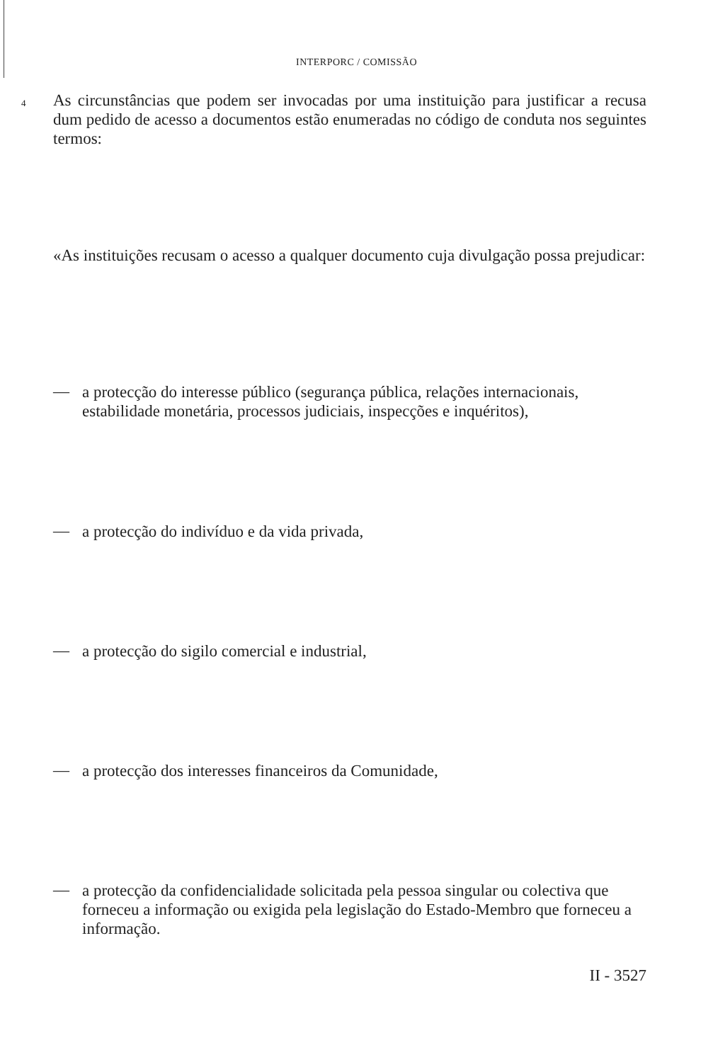INTERPORC / COMISSÃO
4
As circunstâncias que podem ser invocadas por uma instituição para justificar a recusa dum pedido de acesso a documentos estão enumeradas no código de conduta nos seguintes termos:
«As instituições recusam o acesso a qualquer documento cuja divulgação possa prejudicar:
—
a protecção do interesse público (segurança pública, relações internacionais, estabilidade monetária, processos judiciais, inspecções e inquéritos),
— a protecção do indivíduo e da vida privada,
— a protecção do sigilo comercial e industrial,
— a protecção dos interesses financeiros da Comunidade,
—
a protecção da confidencialidade solicitada pela pessoa singular ou colectiva que forneceu a informação ou exigida pela legislação do Estado-Membro que forneceu a informação.
II - 3527